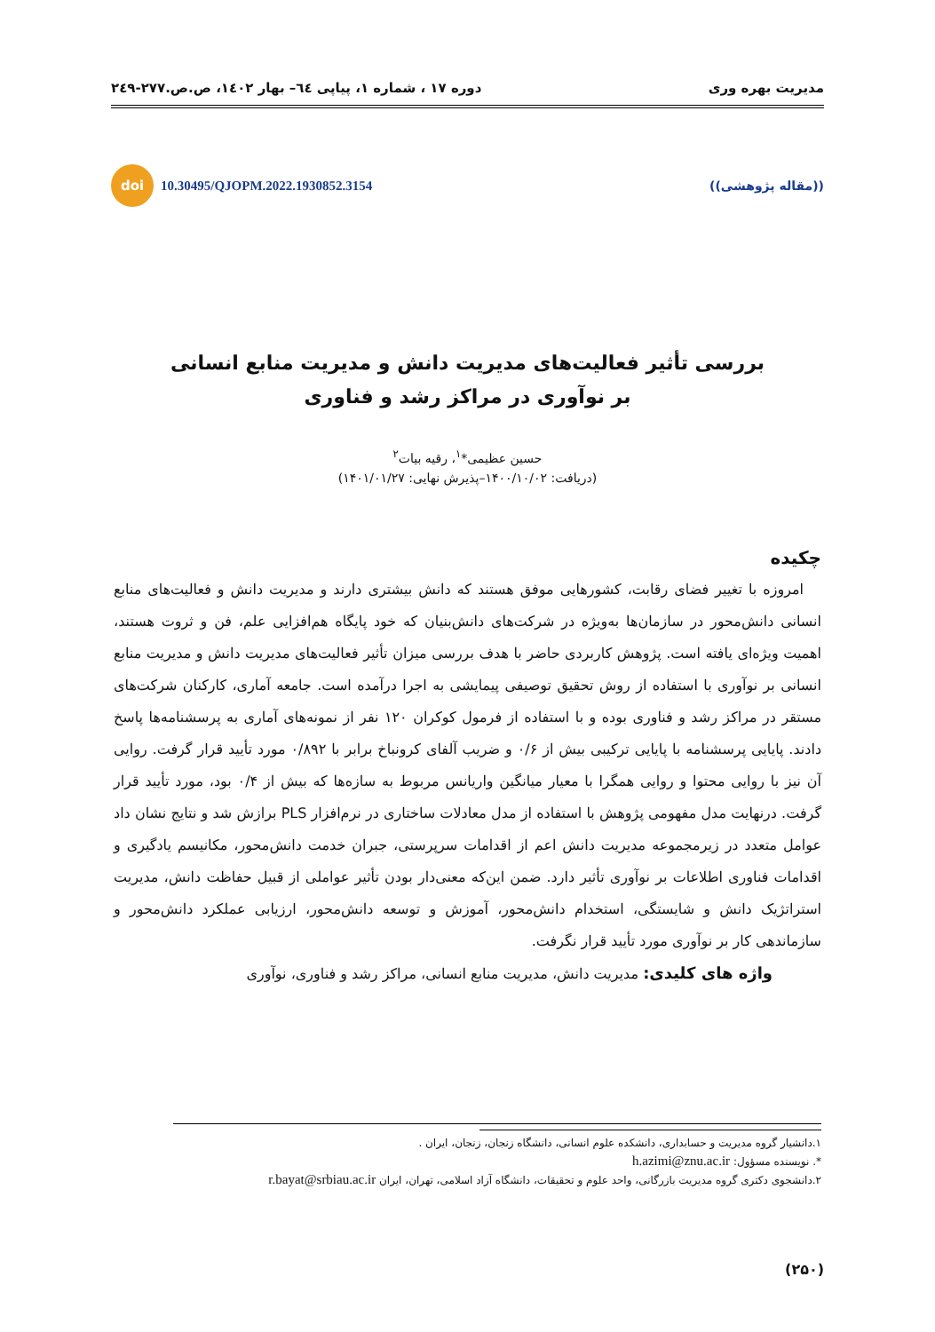مدیریت بهره وری دوره ۱۷ ، شماره ۱، پیاپی ٦٤– بهار ۱٤۰۲، ص.ص.۲۷۷-۲٤۹
((مقاله پژوهشی)) doi 10.30495/QJOPM.2022.1930852.3154
بررسی تأثیر فعالیت‌های مدیریت دانش و مدیریت منابع انسانی
بر نوآوری در مراکز رشد و فناوری
حسین عظیمی*<sup>۱</sup>، رقیه بیات<sup>۲</sup>
(دریافت: ۱۴۰۰/۱۰/۰۲–پذیرش نهایی: ۱۴۰۱/۰۱/۲۷)
چکیده
امروزه با تغییر فضای رقابت، کشورهایی موفق هستند که دانش بیشتری دارند و مدیریت دانش و فعالیت‌های منابع انسانی دانش‌محور در سازمان‌ها به‌ویژه در شرکت‌های دانش‌بنیان که خود پایگاه هم‌افزایی علم، فن و ثروت هستند، اهمیت ویژه‌ای یافته است. پژوهش کاربردی حاضر با هدف بررسی میزان تأثیر فعالیت‌های مدیریت دانش و مدیریت منابع انسانی بر نوآوری با استفاده از روش تحقیق توصیفی پیمایشی به اجرا درآمده است. جامعه آماری، کارکنان شرکت‌های مستقر در مراکز رشد و فناوری بوده و با استفاده از فرمول کوکران ۱۲۰ نفر از نمونه‌های آماری به پرسشنامه‌ها پاسخ دادند. پایایی پرسشنامه با پایایی ترکیبی بیش از ۰/۶ و ضریب آلفای کرونباخ برابر با ۰/۸۹۲ مورد تأیید قرار گرفت. روایی آن نیز با روایی محتوا و روایی همگرا با معیار میانگین واریانس مربوط به سازه‌ها که بیش از ۰/۴ بود، مورد تأیید قرار گرفت. درنهایت مدل مفهومی پژوهش با استفاده از مدل معادلات ساختاری در نرم‌افزار PLS برازش شد و نتایج نشان داد عوامل متعدد در زیرمجموعه مدیریت دانش اعم از اقدامات سرپرستی، جبران خدمت دانش‌محور، مکانیسم یادگیری و اقدامات فناوری اطلاعات بر نوآوری تأثیر دارد. ضمن این‌که معنی‌دار بودن تأثیر عواملی از قبیل حفاظت دانش، مدیریت استراتژیک دانش و شایستگی، استخدام دانش‌محور، آموزش و توسعه دانش‌محور، ارزیابی عملکرد دانش‌محور و سازماندهی کار بر نوآوری مورد تأیید قرار نگرفت.
واژه های کلیدی: مدیریت دانش، مدیریت منابع انسانی، مراکز رشد و فناوری، نوآوری
۱.دانشیار گروه مدیریت و حسابداری، دانشکده علوم انسانی، دانشگاه زنجان، زنجان، ایران .
*. نویسنده مسؤول: h.azimi@znu.ac.ir
۲.دانشجوی دکتری گروه مدیریت بازرگانی، واحد علوم و تحقیقات، دانشگاه آزاد اسلامی، تهران، ایران r.bayat@srbiau.ac.ir
(۲۵۰)